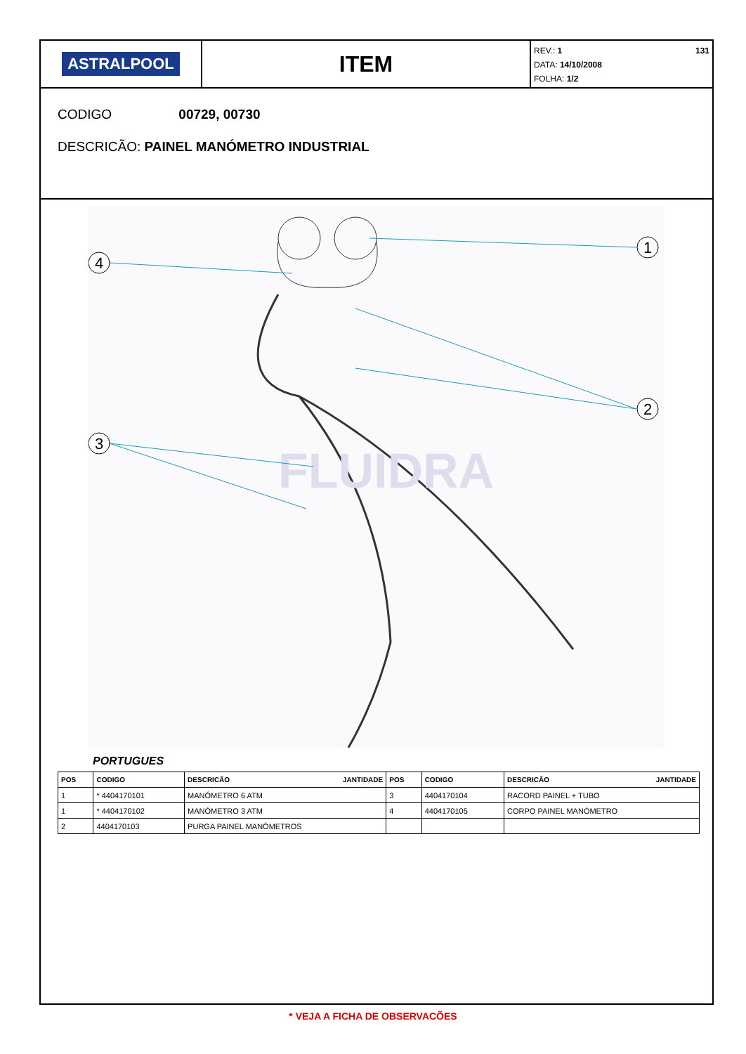ASTRALPOOL
ITEM
REV.: 1 131
DATA: 14/10/2008
FOLHA: 1/2
CODIGO 00729, 00730
DESCRICÃO: PAINEL MANÓMETRO INDUSTRIAL
FLUIDRA
4
1
2
3
PORTUGUES
| POS | CODIGO | DESCRICÃO JANTIDADE | POS | CODIGO | DESCRICÃO JANTIDADE |
| --- | --- | --- | --- | --- | --- |
| 1 | * 4404170101 | MANÓMETRO 6 ATM | 3 | 4404170104 | RACORD PAINEL + TUBO |
| 1 | * 4404170102 | MANÓMETRO 3 ATM | 4 | 4404170105 | CORPO PAINEL MANÓMETRO |
| 2 | 4404170103 | PURGA PAINEL MANÓMETROS | | | |
* VEJA A FICHA DE OBSERVACÕES